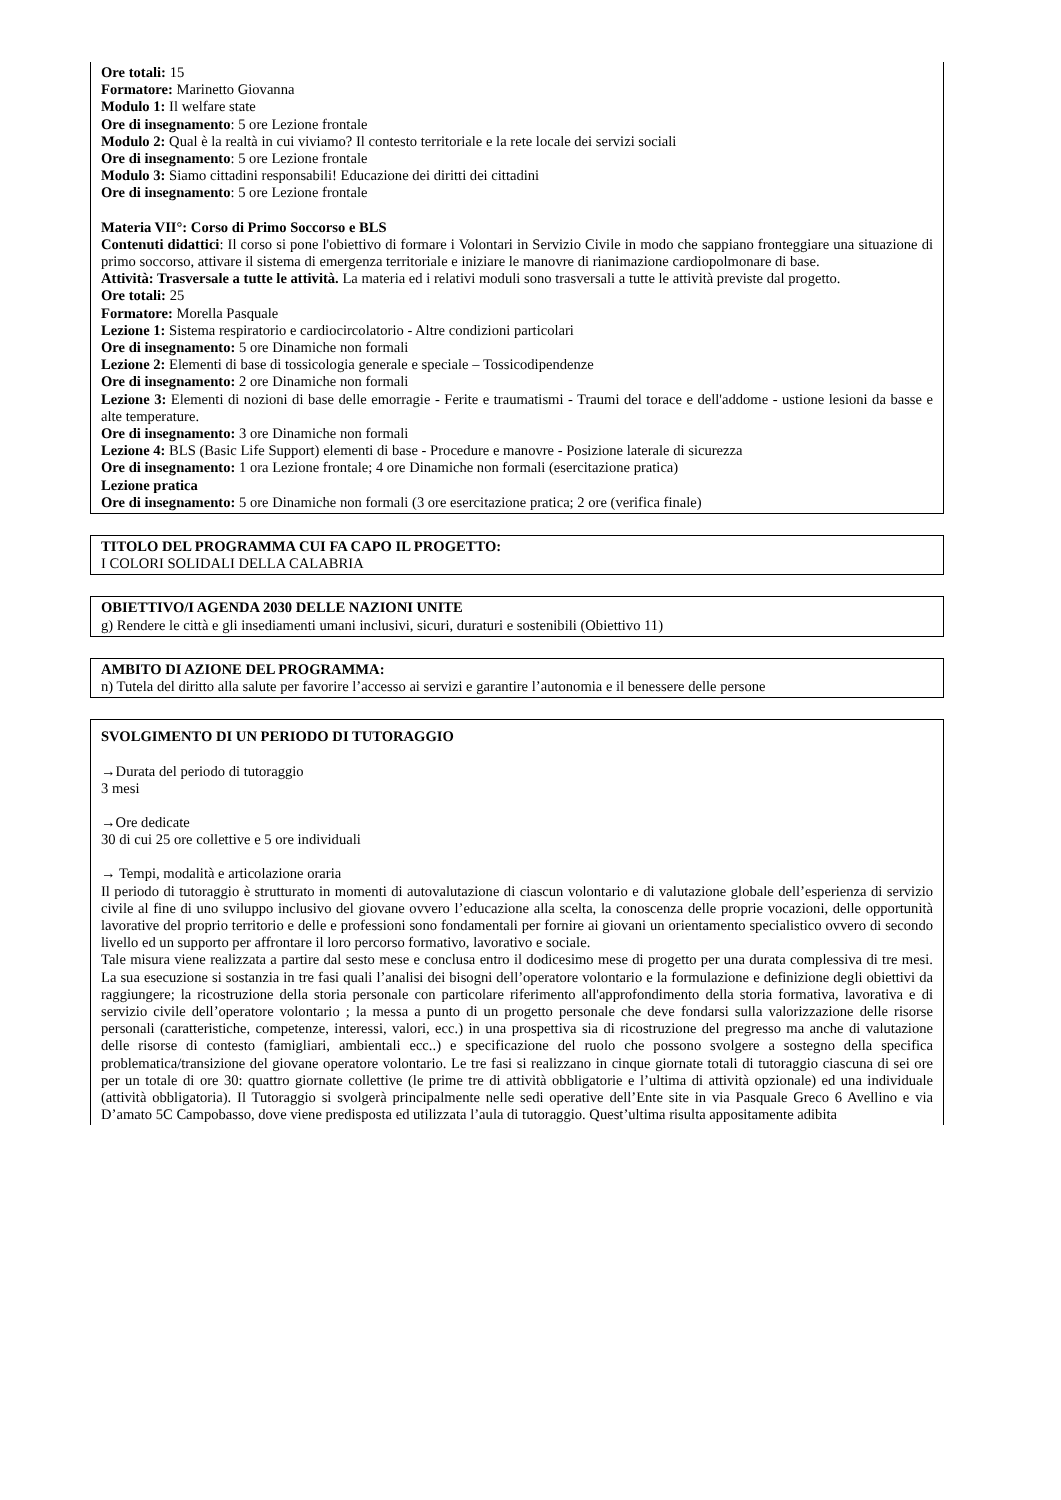Ore totali: 15
Formatore: Marinetto Giovanna
Modulo 1: Il welfare state
Ore di insegnamento: 5 ore Lezione frontale
Modulo 2: Qual è la realtà in cui viviamo? Il contesto territoriale e la rete locale dei servizi sociali
Ore di insegnamento: 5 ore Lezione frontale
Modulo 3: Siamo cittadini responsabili! Educazione dei diritti dei cittadini
Ore di insegnamento: 5 ore Lezione frontale
Materia VII°: Corso di Primo Soccorso e BLS
Contenuti didattici: Il corso si pone l'obiettivo di formare i Volontari in Servizio Civile in modo che sappiano fronteggiare una situazione di primo soccorso, attivare il sistema di emergenza territoriale e iniziare le manovre di rianimazione cardiopolmonare di base.
Attività: Trasversale a tutte le attività. La materia ed i relativi moduli sono trasversali a tutte le attività previste dal progetto.
Ore totali: 25
Formatore: Morella Pasquale
Lezione 1: Sistema respiratorio e cardiocircolatorio - Altre condizioni particolari
Ore di insegnamento: 5 ore Dinamiche non formali
Lezione 2: Elementi di base di tossicologia generale e speciale – Tossicodipendenze
Ore di insegnamento: 2 ore Dinamiche non formali
Lezione 3: Elementi di nozioni di base delle emorragie - Ferite e traumatismi - Traumi del torace e dell'addome - ustione lesioni da basse e alte temperature.
Ore di insegnamento: 3 ore Dinamiche non formali
Lezione 4: BLS (Basic Life Support) elementi di base - Procedure e manovre - Posizione laterale di sicurezza
Ore di insegnamento: 1 ora Lezione frontale; 4 ore Dinamiche non formali (esercitazione pratica)
Lezione pratica
Ore di insegnamento: 5 ore Dinamiche non formali (3 ore esercitazione pratica; 2 ore (verifica finale)
TITOLO DEL PROGRAMMA CUI FA CAPO IL PROGETTO:
I COLORI SOLIDALI DELLA CALABRIA
OBIETTIVO/I AGENDA 2030 DELLE NAZIONI UNITE
g) Rendere le città e gli insediamenti umani inclusivi, sicuri, duraturi e sostenibili (Obiettivo 11)
AMBITO DI AZIONE DEL PROGRAMMA:
n) Tutela del diritto alla salute per favorire l’accesso ai servizi e garantire l’autonomia e il benessere delle persone
SVOLGIMENTO DI UN PERIODO DI TUTORAGGIO
→Durata del periodo di tutoraggio
3 mesi
→Ore dedicate
30 di cui 25 ore collettive e 5 ore individuali
→ Tempi, modalità e articolazione oraria
Il periodo di tutoraggio è strutturato in momenti di autovalutazione di ciascun volontario e di valutazione globale dell’esperienza di servizio civile al fine di uno sviluppo inclusivo del giovane ovvero l’educazione alla scelta, la conoscenza delle proprie vocazioni, delle opportunità lavorative del proprio territorio e delle e professioni sono fondamentali per fornire ai giovani un orientamento specialistico ovvero di secondo livello ed un supporto per affrontare il loro percorso formativo, lavorativo e sociale.
Tale misura viene realizzata a partire dal sesto mese e conclusa entro il dodicesimo mese di progetto per una durata complessiva di tre mesi. La sua esecuzione si sostanzia in tre fasi quali l’analisi dei bisogni dell’operatore volontario e la formulazione e definizione degli obiettivi da raggiungere; la ricostruzione della storia personale con particolare riferimento all'approfondimento della storia formativa, lavorativa e di servizio civile dell’operatore volontario ; la messa a punto di un progetto personale che deve fondarsi sulla valorizzazione delle risorse personali (caratteristiche, competenze, interessi, valori, ecc.) in una prospettiva sia di ricostruzione del pregresso ma anche di valutazione delle risorse di contesto (famigliari, ambientali ecc..) e specificazione del ruolo che possono svolgere a sostegno della specifica problematica/transizione del giovane operatore volontario. Le tre fasi si realizzano in cinque giornate totali di tutoraggio ciascuna di sei ore per un totale di ore 30: quattro giornate collettive (le prime tre di attività obbligatorie e l’ultima di attività opzionale) ed una individuale (attività obbligatoria). Il Tutoraggio si svolgerà principalmente nelle sedi operative dell’Ente site in via Pasquale Greco 6 Avellino e via D’amato 5C Campobasso, dove viene predisposta ed utilizzata l’aula di tutoraggio. Quest’ultima risulta appositamente adibita